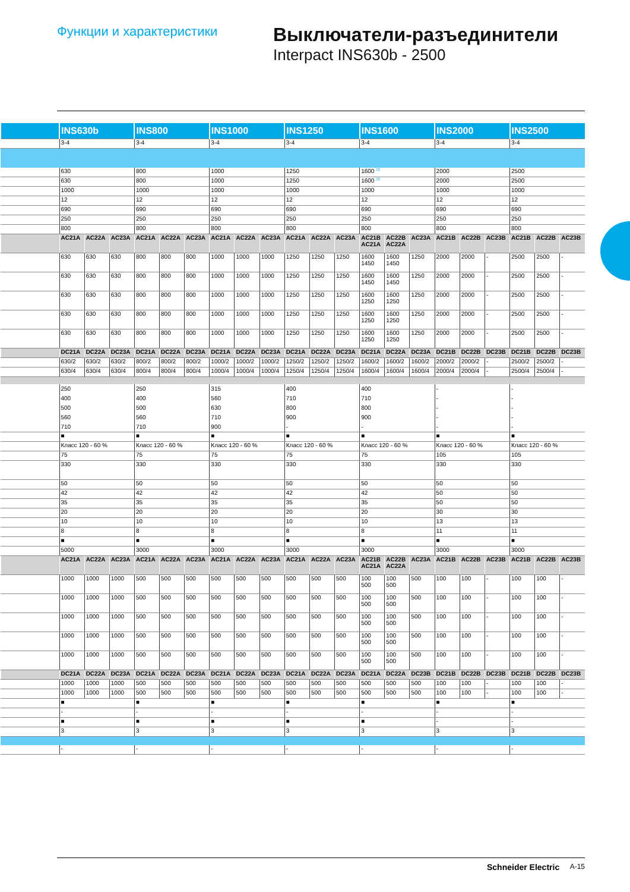Функции и характеристики
Выключатели-разъединители
Interpact INS630b - 2500
| | INS630b | | | INS800 | | | INS1000 | | | INS1250 | | | INS1600 | | | INS2000 | | | INS2500 | | |
| | 3-4 | | | 3-4 | | | 3-4 | | | 3-4 | | | 3-4 | | | 3-4 | | | 3-4 | | |
| | 630 | | | 800 | | | 1000 | | | 1250 | | | 1600 <sup>(2)</sup> | | | 2000 | | | 2500 | | |
| | 630 | | | 800 | | | 1000 | | | 1250 | | | 1600 <sup>(2)</sup> | | | 2000 | | | 2500 | | |
| | 1000 | | | 1000 | | | 1000 | | | 1000 | | | 1000 | | | 1000 | | | 1000 | | |
| | 12 | | | 12 | | | 12 | | | 12 | | | 12 | | | 12 | | | 12 | | |
| | 690 | | | 690 | | | 690 | | | 690 | | | 690 | | | 690 | | | 690 | | |
| | 250 | | | 250 | | | 250 | | | 250 | | | 250 | | | 250 | | | 250 | | |
| | 800 | | | 800 | | | 800 | | | 800 | | | 800 | | | 800 | | | 800 | | |
| | AC21A | AC22A | AC23A | AC21A | AC22A | AC23A | AC21A | AC22A | AC23A | AC21A | AC22A | AC23A | AC21B AC21A | AC22B AC22A | AC23A | AC21B | AC22B | AC23B | AC21B | AC22B | AC23B |
| | 630 | 630 | 630 | 800 | 800 | 800 | 1000 | 1000 | 1000 | 1250 | 1250 | 1250 | 1600 1450 | 1600 1450 | 1250 | 2000 | 2000 | - | 2500 | 2500 | - |
| | 630 | 630 | 630 | 800 | 800 | 800 | 1000 | 1000 | 1000 | 1250 | 1250 | 1250 | 1600 1450 | 1600 1450 | 1250 | 2000 | 2000 | - | 2500 | 2500 | - |
| | 630 | 630 | 630 | 800 | 800 | 800 | 1000 | 1000 | 1000 | 1250 | 1250 | 1250 | 1600 1250 | 1600 1250 | 1250 | 2000 | 2000 | - | 2500 | 2500 | - |
| | 630 | 630 | 630 | 800 | 800 | 800 | 1000 | 1000 | 1000 | 1250 | 1250 | 1250 | 1600 1250 | 1600 1250 | 1250 | 2000 | 2000 | - | 2500 | 2500 | - |
| | 630 | 630 | 630 | 800 | 800 | 800 | 1000 | 1000 | 1000 | 1250 | 1250 | 1250 | 1600 1250 | 1600 1250 | 1250 | 2000 | 2000 | - | 2500 | 2500 | - |
| | DC21A | DC22A | DC23A | DC21A | DC22A | DC23A | DC21A | DC22A | DC23A | DC21A | DC22A | DC23A | DC21A | DC22A | DC23A | DC21B | DC22B | DC23B | DC21B | DC22B | DC23B |
| | 630/2 | 630/2 | 630/2 | 800/2 | 800/2 | 800/2 | 1000/2 | 1000/2 | 1000/2 | 1250/2 | 1250/2 | 1250/2 | 1600/2 | 1600/2 | 1600/2 | 2000/2 | 2000/2 | - | 2500/2 | 2500/2 | - |
| | 630/4 | 630/4 | 630/4 | 800/4 | 800/4 | 800/4 | 1000/4 | 1000/4 | 1000/4 | 1250/4 | 1250/4 | 1250/4 | 1600/4 | 1600/4 | 1600/4 | 2000/4 | 2000/4 | - | 2500/4 | 2500/4 | - |
| | 250 400 500 560 710 | | | 250 400 500 560 710 | | | 315 560 630 710 900 | | | 400 710 800 900 - | | | 400 710 800 900 - | | | - - - - - | | | - - - - - | | |
| | ■ | | | ■ | | | ■ | | | ■ | | | ■ | | | ■ | | | ■ | | |
| | Класс 120 - 60 % | | | Класс 120 - 60 % | | | Класс 120 - 60 % | | | Класс 120 - 60 % | | | Класс 120 - 60 % | | | Класс 120 - 60 % | | | Класс 120 - 60 % | | |
| | 75 | | | 75 | | | 75 | | | 75 | | | 75 | | | 105 | | | 105 | | |
| | 330 | | | 330 | | | 330 | | | 330 | | | 330 | | | 330 | | | 330 | | |
| | 50 | | | 50 | | | 50 | | | 50 | | | 50 | | | 50 | | | 50 | | |
| | 42 | | | 42 | | | 42 | | | 42 | | | 42 | | | 50 | | | 50 | | |
| | 35 | | | 35 | | | 35 | | | 35 | | | 35 | | | 50 | | | 50 | | |
| | 20 | | | 20 | | | 20 | | | 20 | | | 20 | | | 30 | | | 30 | | |
| | 10 | | | 10 | | | 10 | | | 10 | | | 10 | | | 13 | | | 13 | | |
| | 8 | | | 8 | | | 8 | | | 8 | | | 8 | | | 11 | | | 11 | | |
| | ■ | | | ■ | | | ■ | | | ■ | | | ■ | | | ■ | | | ■ | | |
| | 5000 | | | 3000 | | | 3000 | | | 3000 | | | 3000 | | | 3000 | | | 3000 | | |
| | AC21A | AC22A | AC23A | AC21A | AC22A | AC23A | AC21A | AC22A | AC23A | AC21A | AC22A | AC23A | AC21B AC21A | AC22B AC22A | AC23A | AC21B | AC22B | AC23B | AC21B | AC22B | AC23B |
| | 1000 | 1000 | 1000 | 500 | 500 | 500 | 500 | 500 | 500 | 500 | 500 | 500 | 100 500 | 100 500 | 500 | 100 | 100 | - | 100 | 100 | - |
| | 1000 | 1000 | 1000 | 500 | 500 | 500 | 500 | 500 | 500 | 500 | 500 | 500 | 100 500 | 100 500 | 500 | 100 | 100 | - | 100 | 100 | - |
| | 1000 | 1000 | 1000 | 500 | 500 | 500 | 500 | 500 | 500 | 500 | 500 | 500 | 100 500 | 100 500 | 500 | 100 | 100 | - | 100 | 100 | - |
| | 1000 | 1000 | 1000 | 500 | 500 | 500 | 500 | 500 | 500 | 500 | 500 | 500 | 100 500 | 100 500 | 500 | 100 | 100 | - | 100 | 100 | - |
| | 1000 | 1000 | 1000 | 500 | 500 | 500 | 500 | 500 | 500 | 500 | 500 | 500 | 100 500 | 100 500 | 500 | 100 | 100 | - | 100 | 100 | - |
| | DC21A | DC22A | DC23A | DC21A | DC22A | DC23A | DC21A | DC22A | DC23A | DC21A | DC22A | DC23A | DC21A | DC22A | DC23B | DC21B | DC22B | DC23B | DC21B | DC22B | DC23B |
| | 1000 | 1000 | 1000 | 500 | 500 | 500 | 500 | 500 | 500 | 500 | 500 | 500 | 500 | 500 | 500 | 100 | 100 | - | 100 | 100 | - |
| | 1000 | 1000 | 1000 | 500 | 500 | 500 | 500 | 500 | 500 | 500 | 500 | 500 | 500 | 500 | 500 | 100 | 100 | - | 100 | 100 | - |
| | ■ | | | ■ | | | ■ | | | ■ | | | ■ | | | ■ | | | ■ | | |
| | - | | | - | | | - | | | - | | | - | | | - | | | - | | |
| | ■ | | | ■ | | | ■ | | | ■ | | | ■ | | | - | | | - | | |
| | 3 | | | 3 | | | 3 | | | 3 | | | 3 | | | 3 | | | 3 | | |
| | - | | | - | | | - | | | - | | | - | | | - | | | - | | |
Schneider Electric A-15